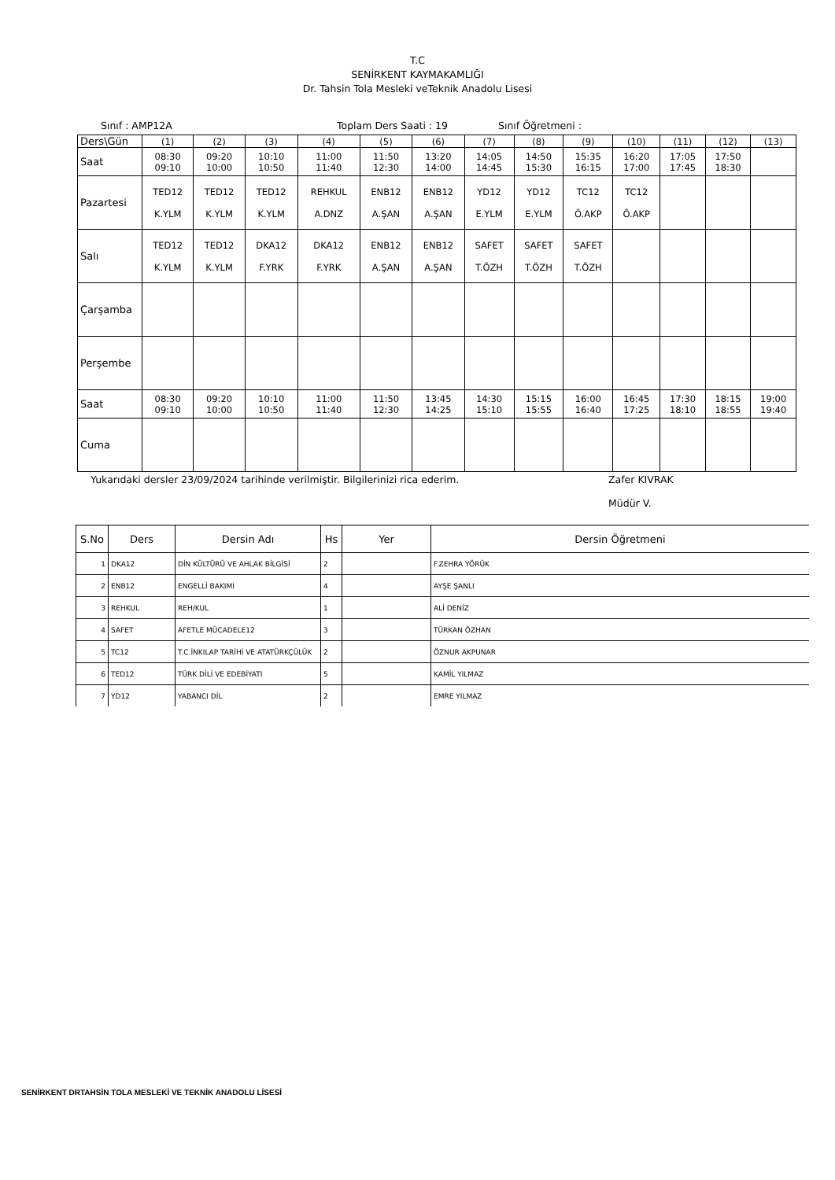T.C
SENİRKENT KAYMAKAMLIĞI
Dr. Tahsin Tola Mesleki veTeknik Anadolu Lisesi
Sınıf : AMP12A Toplam Ders Saati : 19 Sınıf Öğretmeni :
| Ders\Gün | (1) | (2) | (3) | (4) | (5) | (6) | (7) | (8) | (9) | (10) | (11) | (12) | (13) |
| Saat | 08:30 09:10 | 09:20 10:00 | 10:10 10:50 | 11:00 11:40 | 11:50 12:30 | 13:20 14:00 | 14:05 14:45 | 14:50 15:30 | 15:35 16:15 | 16:20 17:00 | 17:05 17:45 | 17:50 18:30 | |
| Pazartesi | TED12 K.YLM | TED12 K.YLM | TED12 K.YLM | REHKUL A.DNZ | ENB12 A.ŞAN | ENB12 A.ŞAN | YD12 E.YLM | YD12 E.YLM | TC12 Ö.AKP | TC12 Ö.AKP | | | |
| Salı | TED12 K.YLM | TED12 K.YLM | DKA12 F.YRK | DKA12 F.YRK | ENB12 A.ŞAN | ENB12 A.ŞAN | SAFET T.ÖZH | SAFET T.ÖZH | SAFET T.ÖZH | | | | |
| Çarşamba | | | | | | | | | | | | | |
| Perşembe | | | | | | | | | | | | | |
| Saat | 08:30 09:10 | 09:20 10:00 | 10:10 10:50 | 11:00 11:40 | 11:50 12:30 | 13:45 14:25 | 14:30 15:10 | 15:15 15:55 | 16:00 16:40 | 16:45 17:25 | 17:30 18:10 | 18:15 18:55 | 19:00 19:40 |
| Cuma | | | | | | | | | | | | | |
Yukarıdaki dersler 23/09/2024 tarihinde verilmiştir. Bilgilerinizi rica ederim. Zafer KIVRAK
Müdür V.
| S.No | Ders | Dersin Adı | Hs | Yer | Dersin Öğretmeni |
| --- | --- | --- | --- | --- | --- |
| 1 | DKA12 | DİN KÜLTÜRÜ VE AHLAK BİLGİSİ | 2 | | F.ZEHRA YÖRÜK |
| 2 | ENB12 | ENGELLİ BAKIMI | 4 | | AYŞE ŞANLI |
| 3 | REHKUL | REH/KUL | 1 | | ALİ DENİZ |
| 4 | SAFET | AFETLE MÜCADELE12 | 3 | | TÜRKAN ÖZHAN |
| 5 | TC12 | T.C.İNKILAP TARİHİ VE ATATÜRKÇÜLÜK | 2 | | ÖZNUR AKPUNAR |
| 6 | TED12 | TÜRK DİLİ VE EDEBİYATI | 5 | | KAMİL YILMAZ |
| 7 | YD12 | YABANCI DİL | 2 | | EMRE YILMAZ |
SENİRKENT DRTAHSİN TOLA MESLEKİ VE TEKNİK ANADOLU LİSESİ